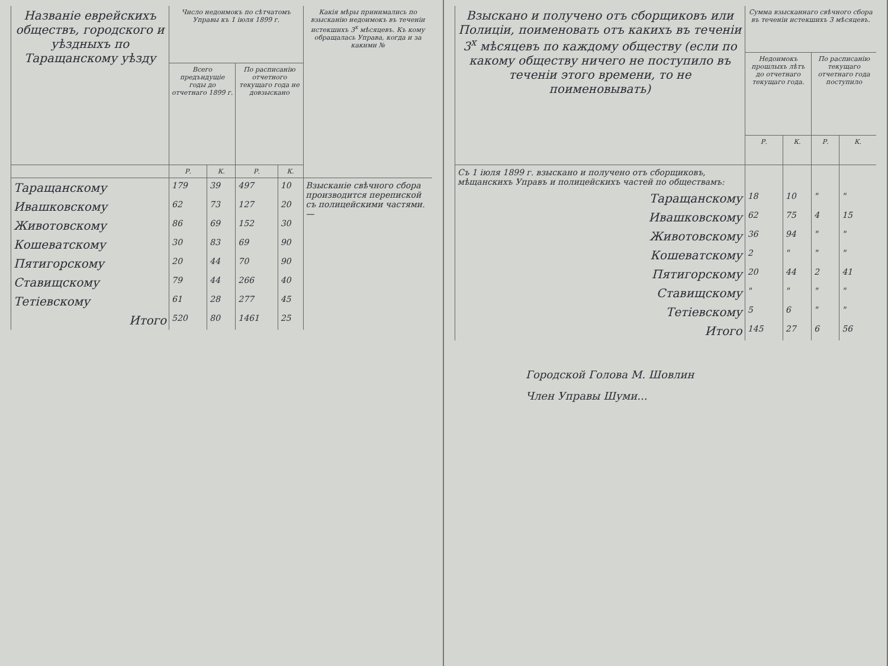| Названіе еврейскихъ обществъ, городского и уѣздныхъ по Таращанскому уѣзду | Число недоимокъ по сѣтчатомъ Управы къ 1 іюля 1899 г. | | | | Какія мѣры принимались по взысканію недоимокъ въ теченіи истекшихъ 3<sup>х</sup> мѣсяцевъ. Къ кому обращалась Управа, когда и за какими № |
| --- | --- | --- | --- | --- | --- |
| | Всего предъидущіе годы до отчетнаго 1899 г. | | По расписанію отчетного текущаго года не довзыскано | | |
| | Р. | К. | Р. | К. | |
| Таращанскому | 179 | 39 | 497 | 10 | Взысканіе свѣчного сбора производится перепиской съ полицейскими частями.— |
| Ивашковскому | 62 | 73 | 127 | 20 | |
| Животовскому | 86 | 69 | 152 | 30 | |
| Кошеватскому | 30 | 83 | 69 | 90 | |
| Пятигорскому | 20 | 44 | 70 | 90 | |
| Ставищскому | 79 | 44 | 266 | 40 | |
| Тетіевскому | 61 | 28 | 277 | 45 | |
| Итого | 520 | 80 | 1461 | 25 | |
| Взыскано и получено отъ сборщиковъ или Полиціи, поименовать отъ какихъ въ теченіи 3<sup>х</sup> мѣсяцевъ по каждому обществу (если по какому обществу ничего не поступило въ теченіи этого времени, то не поименовывать) | Сумма взысканнаго свѣчного сбора въ теченіи истекшихъ 3 мѣсяцевъ. | | | |
| --- | --- | --- | --- | --- |
| | Недоимокъ прошлыхъ лѣтъ до отчетнаго текущаго года. | | По расписанію текущаго отчетнаго года поступило | |
| | Р. | К. | Р. | К. |
| Съ 1 іюля 1899 г. взыскано и получено отъ сборщиковъ, мѣщанскихъ Управъ и полицейскихъ частей по обществамъ: | | | | |
| Таращанскому | 18 | 10 | " | " |
| Ивашковскому | 62 | 75 | 4 | 15 |
| Животовскому | 36 | 94 | " | " |
| Кошеватскому | 2 | " | " | " |
| Пятигорскому | 20 | 44 | 2 | 41 |
| Ставищскому | " | " | " | " |
| Тетіевскому | 5 | 6 | " | " |
| Итого | 145 | 27 | 6 | 56 |
Городской Голова М. Шовлин
Член Управы Шуми...